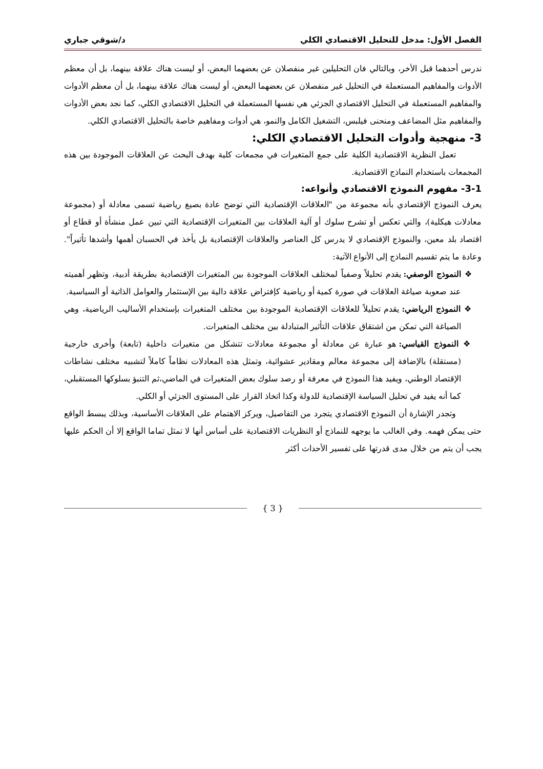الفصل الأول: مدخل للتحليل الاقتصادي الكلي د/شوقي جباري
ندرس أحدهما قبل الأخر، وبالتالي فان التحليلين غير منفصلان عن بعضهما البعض، أو ليست هناك علاقة بينهما، بل أن معظم الأدوات والمفاهيم المستعملة في التحليل غير منفصلان عن بعضهما البعض، أو ليست هناك علاقة بينهما، بل أن معظم الأدوات والمفاهيم المستعملة في التحليل الاقتصادي الجزئي هي نفسها المستعملة في التحليل الاقتصادي الكلي، كما نجد بعض الأدوات والمفاهيم مثل المضاعف ومنحنى فيلبس، التشغيل الكامل والنمو، هي أدوات ومفاهيم خاصة بالتحليل الاقتصادي الكلي.
3- منهجية وأدوات التحليل الاقتصادي الكلي:
تعمل النظرية الاقتصادية الكلية على جمع المتغيرات في مجمعات كلية بهدف البحث عن العلاقات الموجودة بين هذه المجمعات باستخدام النماذج الاقتصادية.
3-1- مفهوم النموذج الاقتصادي وأنواعه:
يعرف النموذج الإقتصادي بأنه مجموعة من "العلاقات الإقتصادية التي توضح عادة بصيغ رياضية تسمى معادلة أو (مجموعة معادلات هيكلية)، والتي تعكس أو تشرح سلوك أو آلية العلاقات بين المتغيرات الإقتصادية التي تبين عمل منشأة أو قطاع أو اقتصاد بلد معين، والنموذج الإقتصادي لا يدرس كل العناصر والعلاقات الإقتصادية بل يأخذ في الحسبان أهمها وأشدها تأثيراً". وعادة ما يتم تقسيم النماذج إلى الأنواع الآتية:
❖ النموذج الوصفي: يقدم تحليلاً وصفياً لمختلف العلاقات الموجودة بين المتغيرات الإقتصادية بطريقة أدبية، وتظهر أهميته عند صعوبة صياغة العلاقات في صورة كمية أو رياضية كإفتراض علاقة دالية بين الإستثمار والعوامل الذاتية أو السياسية.
❖ النموذج الرياضي: يقدم تحليلاً للعلاقات الإقتصادية الموجودة بين مختلف المتغيرات بإستخدام الأساليب الرياضية، وهي الصياغة التي تمكن من اشتقاق علاقات التأثير المتبادلة بين مختلف المتغيرات.
❖ النموذج القياسي: هو عبارة عن معادلة أو مجموعة معادلات تتشكل من متغيرات داخلية (تابعة) وأخرى خارجية (مستقلة) بالإضافة إلى مجموعة معالم ومقادير عشوائية، وتمثل هذه المعادلات نظاماً كاملاً لتشبيه مختلف نشاطات الإقتصاد الوطني، ويفيد هذا النموذج في معرفة أو رصد سلوك بعض المتغيرات في الماضي،ثم التنبؤ بسلوكها المستقبلي، كما أنه يفيد في تحليل السياسة الإقتصادية للدولة وكذا اتخاذ القرار على المستوى الجزئي أو الكلي.
وتجدر الإشارة أن النموذج الاقتصادي يتجرد من التفاصيل، ويركز الاهتمام على العلاقات الأساسية، وبذلك يبسط الواقع حتى يمكن فهمه. وفي الغالب ما يوجهه للنماذج أو النظريات الاقتصادية على أساس أنها لا تمثل تماما الواقع إلا أن الحكم عليها يجب أن يتم من خلال مدى قدرتها على تفسير الأحداث أكثر
{ 3 }